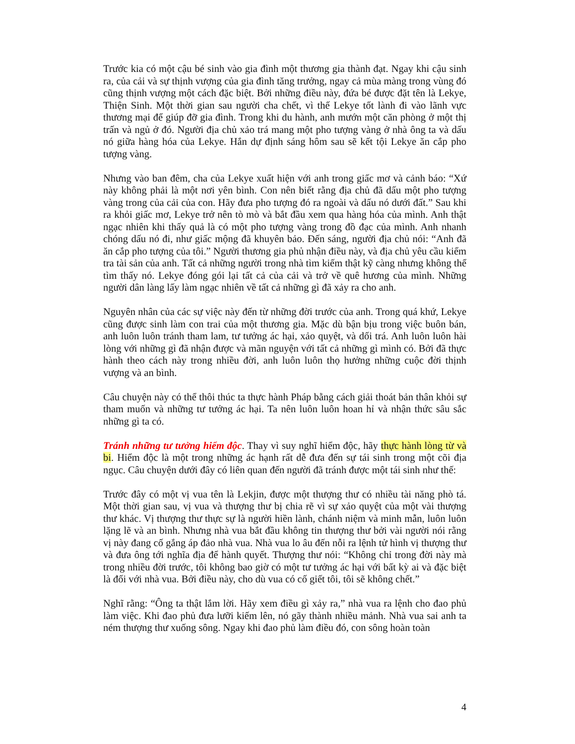Trước kia có một cậu bé sinh vào gia đình một thương gia thành đạt. Ngay khi cậu sinh ra, của cải và sự thịnh vượng của gia đình tăng trưởng, ngay cả mùa màng trong vùng đó cũng thịnh vượng một cách đặc biệt. Bởi những điều này, đứa bé được đặt tên là Lekye, Thiện Sinh. Một thời gian sau người cha chết, vì thế Lekye tốt lành đi vào lãnh vực thương mại để giúp đỡ gia đình. Trong khi du hành, anh mướn một căn phòng ở một thị trấn và ngủ ở đó. Người địa chủ xảo trá mang một pho tượng vàng ở nhà ông ta và dấu nó giữa hàng hóa của Lekye. Hắn dự định sáng hôm sau sẽ kết tội Lekye ăn cắp pho tượng vàng.
Nhưng vào ban đêm, cha của Lekye xuất hiện với anh trong giấc mơ và cảnh báo: “Xứ này không phải là một nơi yên bình. Con nên biết rằng địa chủ đã dấu một pho tượng vàng trong của cải của con. Hãy đưa pho tượng đó ra ngoài và dấu nó dưới đất.” Sau khi ra khỏi giấc mơ, Lekye trở nên tò mò và bắt đầu xem qua hàng hóa của mình. Anh thật ngạc nhiên khi thấy quả là có một pho tượng vàng trong đồ đạc của mình. Anh nhanh chóng dấu nó đi, như giấc mộng đã khuyên bảo. Đến sáng, người địa chủ nói: “Anh đã ăn cắp pho tượng của tôi.” Người thương gia phủ nhận điều này, và địa chủ yêu cầu kiểm tra tài sản của anh. Tất cả những người trong nhà tìm kiếm thật kỹ càng nhưng không thể tìm thấy nó. Lekye đóng gói lại tất cả của cải và trở về quê hương của mình. Những người dân làng lấy làm ngạc nhiên về tất cả những gì đã xảy ra cho anh.
Nguyên nhân của các sự việc này đến từ những đời trước của anh. Trong quá khứ, Lekye cũng được sinh làm con trai của một thương gia. Mặc dù bận bịu trong việc buôn bán, anh luôn luôn tránh tham lam, tư tưởng ác hại, xảo quyệt, và dối trá. Anh luôn luôn hài lòng với những gì đã nhận được và mãn nguyện với tất cả những gì mình có. Bởi đã thực hành theo cách này trong nhiều đời, anh luôn luôn thọ hưởng những cuộc đời thịnh vượng và an bình.
Câu chuyện này có thể thôi thúc ta thực hành Pháp bằng cách giải thoát bản thân khỏi sự tham muốn và những tư tưởng ác hại. Ta nên luôn luôn hoan hỉ và nhận thức sâu sắc những gì ta có.
Tránh những tư tưởng hiểm độc. Thay vì suy nghĩ hiểm độc, hãy thực hành lòng từ và bi. Hiểm độc là một trong những ác hạnh rất dễ đưa đến sự tái sinh trong một cõi địa ngục. Câu chuyện dưới đây có liên quan đến người đã tránh được một tái sinh như thế:
Trước đây có một vị vua tên là Lekjin, được một thượng thư có nhiều tài năng phò tá. Một thời gian sau, vị vua và thượng thư bị chia rẽ vì sự xảo quyệt của một vài thượng thư khác. Vị thượng thư thực sự là người hiền lành, chánh niệm và minh mẫn, luôn luôn lặng lẽ và an bình. Nhưng nhà vua bắt đầu không tin thượng thư bởi vài người nói rằng vị này đang cố gắng áp đảo nhà vua. Nhà vua lo âu đến nỗi ra lệnh tử hình vị thượng thư và đưa ông tới nghĩa địa để hành quyết. Thượng thư nói: “Không chỉ trong đời này mà trong nhiều đời trước, tôi không bao giờ có một tư tưởng ác hại với bất kỳ ai và đặc biệt là đối với nhà vua. Bởi điều này, cho dù vua có cố giết tôi, tôi sẽ không chết.”
Nghĩ rằng: “Ông ta thật lắm lời. Hãy xem điều gì xảy ra,” nhà vua ra lệnh cho đao phủ làm việc. Khi đao phủ đưa lưỡi kiếm lên, nó gãy thành nhiều mảnh. Nhà vua sai anh ta ném thượng thư xuống sông. Ngay khi đao phủ làm điều đó, con sông hoàn toàn
4